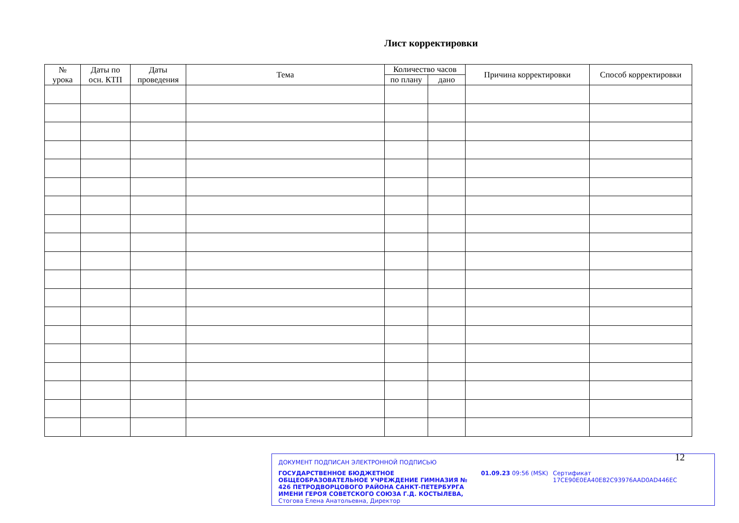Лист корректировки
| № урока | Даты по осн. КТП | Даты проведения | Тема | Количество часов | | Причина корректировки | Способ корректировки |
| --- | --- | --- | --- | --- | --- | --- | --- |
| | | | | по плану | дано | | |
ДОКУМЕНТ ПОДПИСАН ЭЛЕКТРОННОЙ ПОДПИСЬЮ
ГОСУДАРСТВЕННОЕ БЮДЖЕТНОЕ ОБЩЕОБРАЗОВАТЕЛЬНОЕ УЧРЕЖДЕНИЕ ГИМНАЗИЯ № 426 ПЕТРОДВОРЦОВОГО РАЙОНА САНКТ-ПЕТЕРБУРГА ИМЕНИ ГЕРОЯ СОВЕТСКОГО СОЮЗА Г.Д. КОСТЫЛЕВА, Стогова Елена Анатольевна, Директор
01.09.23 09:56 (MSK) Сертификат 17CE90E0EA40E82C93976AAD0AD446EC
12